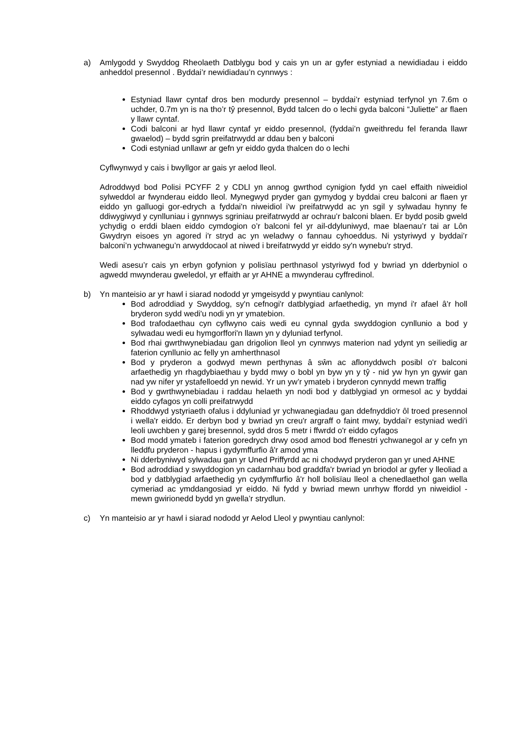a) Amlygodd y Swyddog Rheolaeth Datblygu bod y cais yn un ar gyfer estyniad a newidiadau i eiddo anheddol presennol . Byddai’r newidiadau’n cynnwys :
Estyniad llawr cyntaf dros ben modurdy presennol – byddai’r estyniad terfynol yn 7.6m o uchder, 0.7m yn is na tho’r tŷ presennol, Bydd talcen do o lechi gyda balconi “Juliette” ar flaen y llawr cyntaf.
Codi balconi ar hyd llawr cyntaf yr eiddo presennol, (fyddai’n gweithredu fel feranda llawr gwaelod) – bydd sgrin preifatrwydd ar ddau ben y balconi
Codi estyniad unllawr ar gefn yr eiddo gyda thalcen do o lechi
Cyflwynwyd y cais i bwyllgor ar gais yr aelod lleol.
Adroddwyd bod Polisi PCYFF 2 y CDLl yn annog gwrthod cynigion fydd yn cael effaith niweidiol sylweddol ar fwynderau eiddo lleol. Mynegwyd pryder gan gymydog y byddai creu balconi ar flaen yr eiddo yn galluogi gor-edrych a fyddai'n niweidiol i'w preifatrwydd ac yn sgil y sylwadau hynny fe ddiwygiwyd y cynlluniau i gynnwys sgriniau preifatrwydd ar ochrau’r balconi blaen. Er bydd posib gweld ychydig o erddi blaen eiddo cymdogion o’r balconi fel yr ail-ddyluniwyd, mae blaenau’r tai ar Lôn Gwydryn eisoes yn agored i'r stryd ac yn weladwy o fannau cyhoeddus. Ni ystyriwyd y byddai’r balconi’n ychwanegu’n arwyddocaol at niwed i breifatrwydd yr eiddo sy'n wynebu'r stryd.
Wedi asesu’r cais yn erbyn gofynion y polisïau perthnasol ystyriwyd fod y bwriad yn dderbyniol o agwedd mwynderau gweledol, yr effaith ar yr AHNE a mwynderau cyffredinol.
b) Yn manteisio ar yr hawl i siarad nododd yr ymgeisydd y pwyntiau canlynol:
Bod adroddiad y Swyddog, sy'n cefnogi'r datblygiad arfaethedig, yn mynd i'r afael â'r holl bryderon sydd wedi'u nodi yn yr ymatebion.
Bod trafodaethau cyn cyflwyno cais wedi eu cynnal gyda swyddogion cynllunio a bod y sylwadau wedi eu hymgorffori'n llawn yn y dyluniad terfynol.
Bod rhai gwrthwynebiadau gan drigolion lleol yn cynnwys materion nad ydynt yn seiliedig ar faterion cynllunio ac felly yn amherthnasol
Bod y pryderon a godwyd mewn perthynas â sŵn ac aflonyddwch posibl o'r balconi arfaethedig yn rhagdybiaethau y bydd mwy o bobl yn byw yn y tŷ - nid yw hyn yn gywir gan nad yw nifer yr ystafelloedd yn newid. Yr un yw’r ymateb i bryderon cynnydd mewn traffig
Bod y gwrthwynebiadau i raddau helaeth yn nodi bod y datblygiad yn ormesol ac y byddai eiddo cyfagos yn colli preifatrwydd
Rhoddwyd ystyriaeth ofalus i ddyluniad yr ychwanegiadau gan ddefnyddio'r ôl troed presennol i wella'r eiddo. Er derbyn bod y bwriad yn creu'r argraff o faint mwy, byddai’r estyniad wedi'i leoli uwchben y garej bresennol, sydd dros 5 metr i ffwrdd o'r eiddo cyfagos
Bod modd ymateb i faterion goredrych drwy osod amod bod ffenestri ychwanegol ar y cefn yn lleddfu pryderon - hapus i gydymffurfio â'r amod yma
Ni dderbyniwyd sylwadau gan yr Uned Priffyrdd ac ni chodwyd pryderon gan yr uned AHNE
Bod adroddiad y swyddogion yn cadarnhau bod graddfa'r bwriad yn briodol ar gyfer y lleoliad a bod y datblygiad arfaethedig yn cydymffurfio â'r holl bolisïau lleol a chenedlaethol gan wella cymeriad ac ymddangosiad yr eiddo. Ni fydd y bwriad mewn unrhyw ffordd yn niweidiol - mewn gwirionedd bydd yn gwella’r strydlun.
c) Yn manteisio ar yr hawl i siarad nododd yr Aelod Lleol y pwyntiau canlynol: